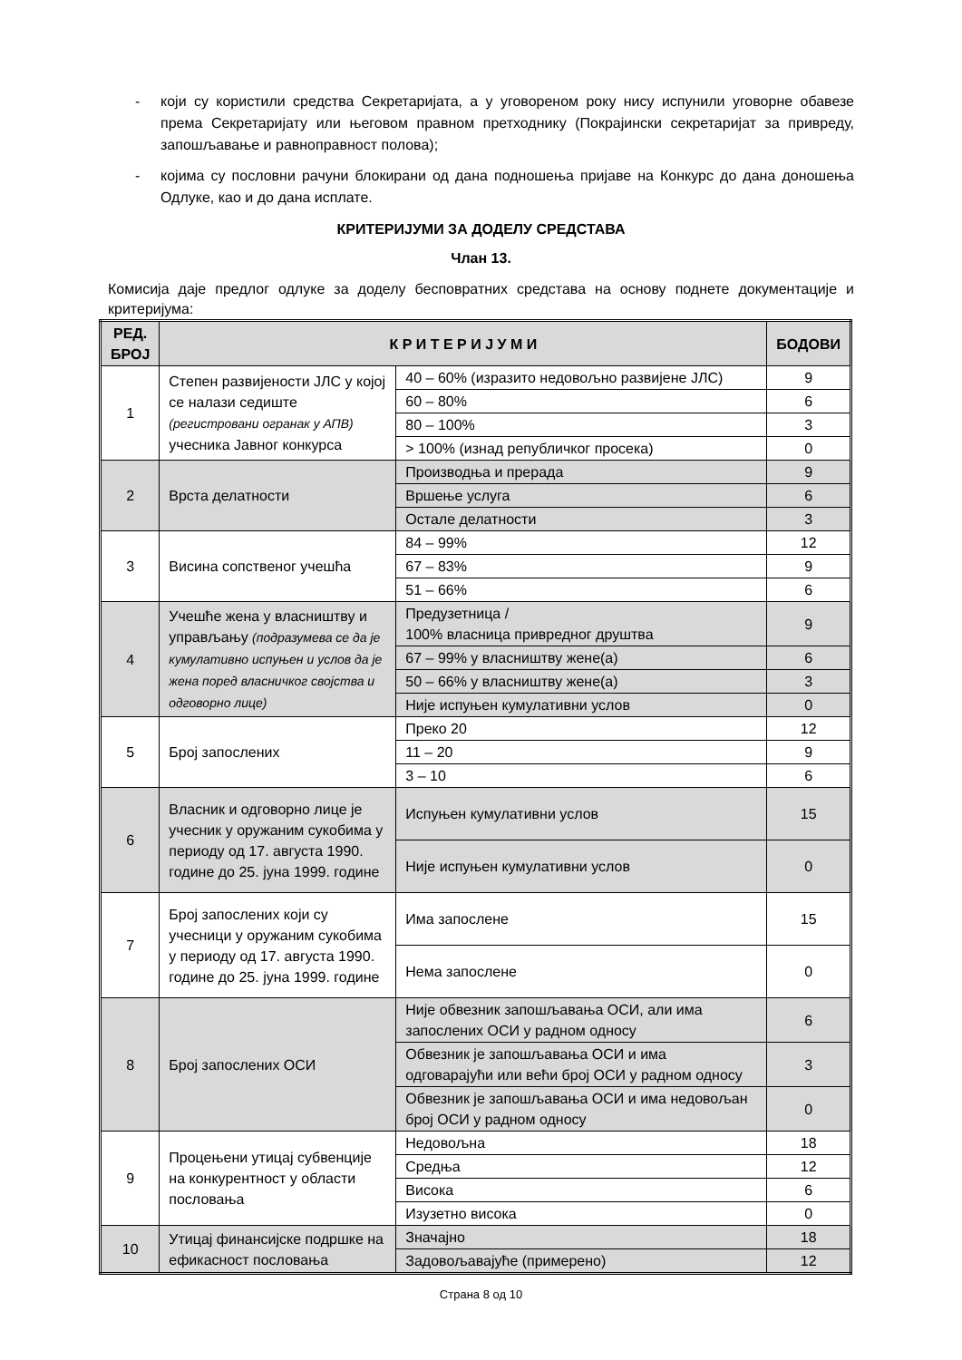- који су користили средства Секретаријата, а у уговореном року нису испунили уговорне обавезе према Секретаријату или његовом правном претходнику (Покрајински секретаријат за привреду, запошљавање и равноправност полова);
- којима су пословни рачуни блокирани од дана подношења пријаве на Конкурс до дана доношења Одлуке, као и до дана исплате.
КРИТЕРИЈУМИ ЗА ДОДЕЛУ СРЕДСТАВА
Члан 13.
Комисија даје предлог одлуке за доделу бесповратних средстава на основу поднете документације и критеријума:
| РЕД. БРОЈ | К Р И Т Е Р И Ј У М И | | БОДОВИ |
| --- | --- | --- | --- |
| 1 | Степен развијености ЈЛС у којој се налази седиште (регистровани огранак у АПВ) учесника Јавног конкурса | 40 – 60% (изразито недовољно развијене ЈЛС) | 9 |
| | | 60 – 80% | 6 |
| | | 80 – 100% | 3 |
| | | > 100% (изнад републичког просека) | 0 |
| 2 | Врста делатности | Производња и прерада | 9 |
| | | Вршење услуга | 6 |
| | | Остале делатности | 3 |
| 3 | Висина сопственог учешћа | 84 – 99% | 12 |
| | | 67 – 83% | 9 |
| | | 51 – 66% | 6 |
| 4 | Учешће жена у власништву и управљању (подразумева се да је кумулативно испуњен и услов да је жена поред власничког својства и одговорно лице) | Предузетница / 100% власница привредног друштва | 9 |
| | | 67 – 99% у власништву жене(а) | 6 |
| | | 50 – 66% у власништву жене(а) | 3 |
| | | Није испуњен кумулативни услов | 0 |
| 5 | Број запослених | Преко 20 | 12 |
| | | 11 – 20 | 9 |
| | | 3 – 10 | 6 |
| 6 | Власник и одговорно лице је учесник у оружаним сукобима у периоду од 17. августа 1990. године до 25. јуна 1999. године | Испуњен кумулативни услов | 15 |
| | | Није испуњен кумулативни услов | 0 |
| 7 | Број запослених који су учесници у оружаним сукобима у периоду од 17. августа 1990. године до 25. јуна 1999. године | Има запослене | 15 |
| | | Нема запослене | 0 |
| 8 | Број запослених ОСИ | Није обвезник запошљавања ОСИ, али има запослених ОСИ у радном односу | 6 |
| | | Обвезник је запошљавања ОСИ и има одговарајући или већи број ОСИ у радном односу | 3 |
| | | Обвезник је запошљавања ОСИ и има недовољан број ОСИ у радном односу | 0 |
| 9 | Процењени утицај субвенције на конкурентност у области пословања | Недовољна | 18 |
| | | Средња | 12 |
| | | Висока | 6 |
| | | Изузетно висока | 0 |
| 10 | Утицај финансијске подршке на ефикасност пословања | Значајно | 18 |
| | | Задовољавајуће (примерено) | 12 |
Страна 8 од 10